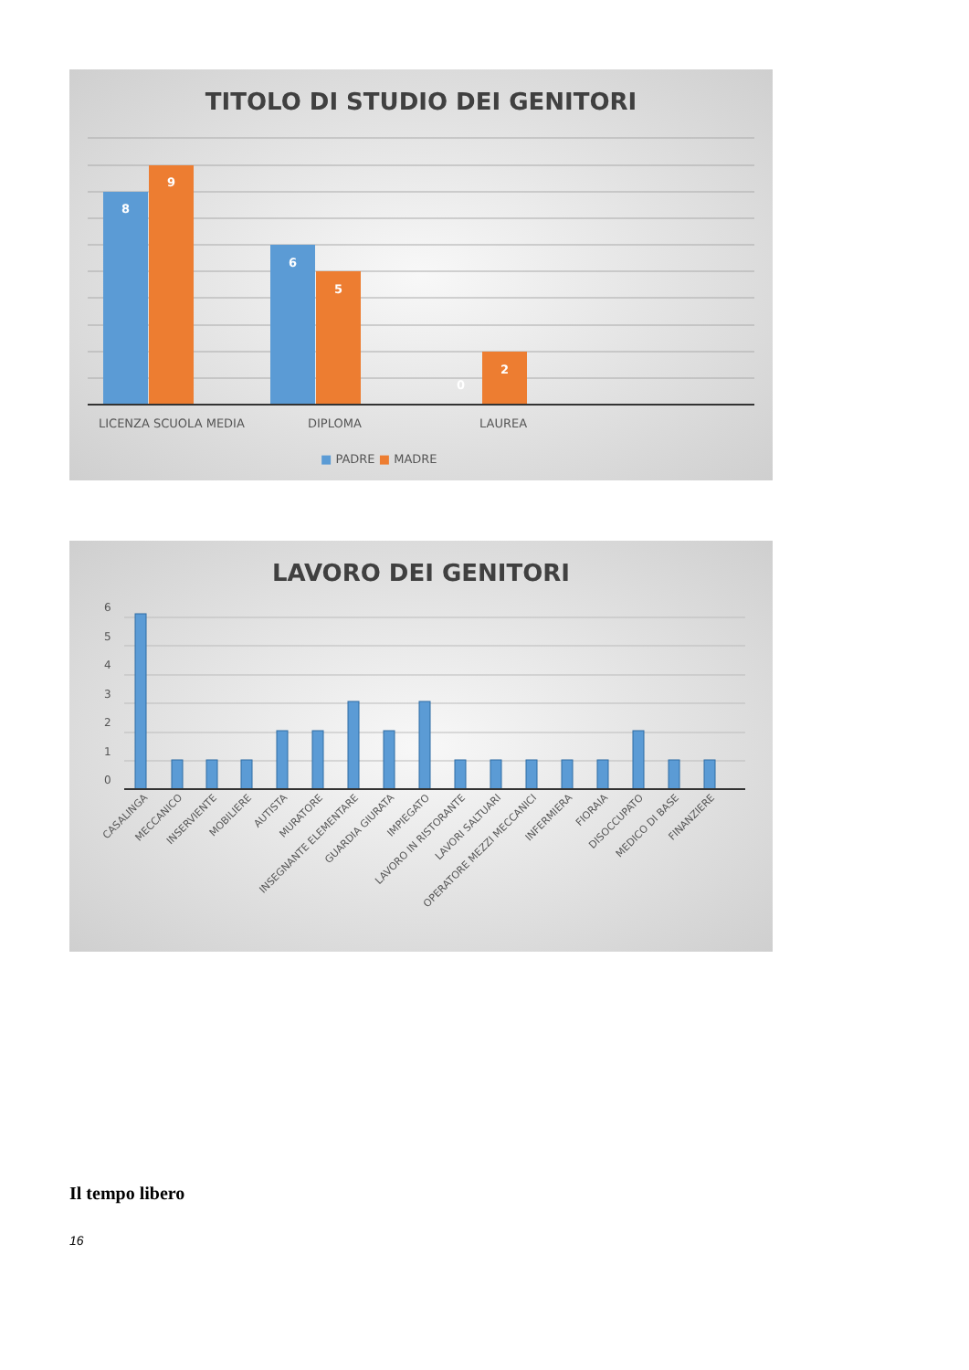TITOLO DI STUDIO DEI GENITORI
8
9
6
5
0
2
LICENZA SCUOLA MEDIA
DIPLOMA
LAUREA
■ PADRE ■ MADRE
LAVORO DEI GENITORI
6
5
4
3
2
1
0
CASALINGA
MECCANICO
INSERVIENTE
MOBILIERE
AUTISTA
MURATORE
INSEGNANTE ELEMENTARE
GUARDIA GIURATA
IMPIEGATO
LAVORO IN RISTORANTE
LAVORI SALTUARI
OPERATORE MEZZI MECCANICI
INFERMIERA
FIORAIA
DISOCCUPATO
MEDICO DI BASE
FINANZIERE
Il tempo libero
16